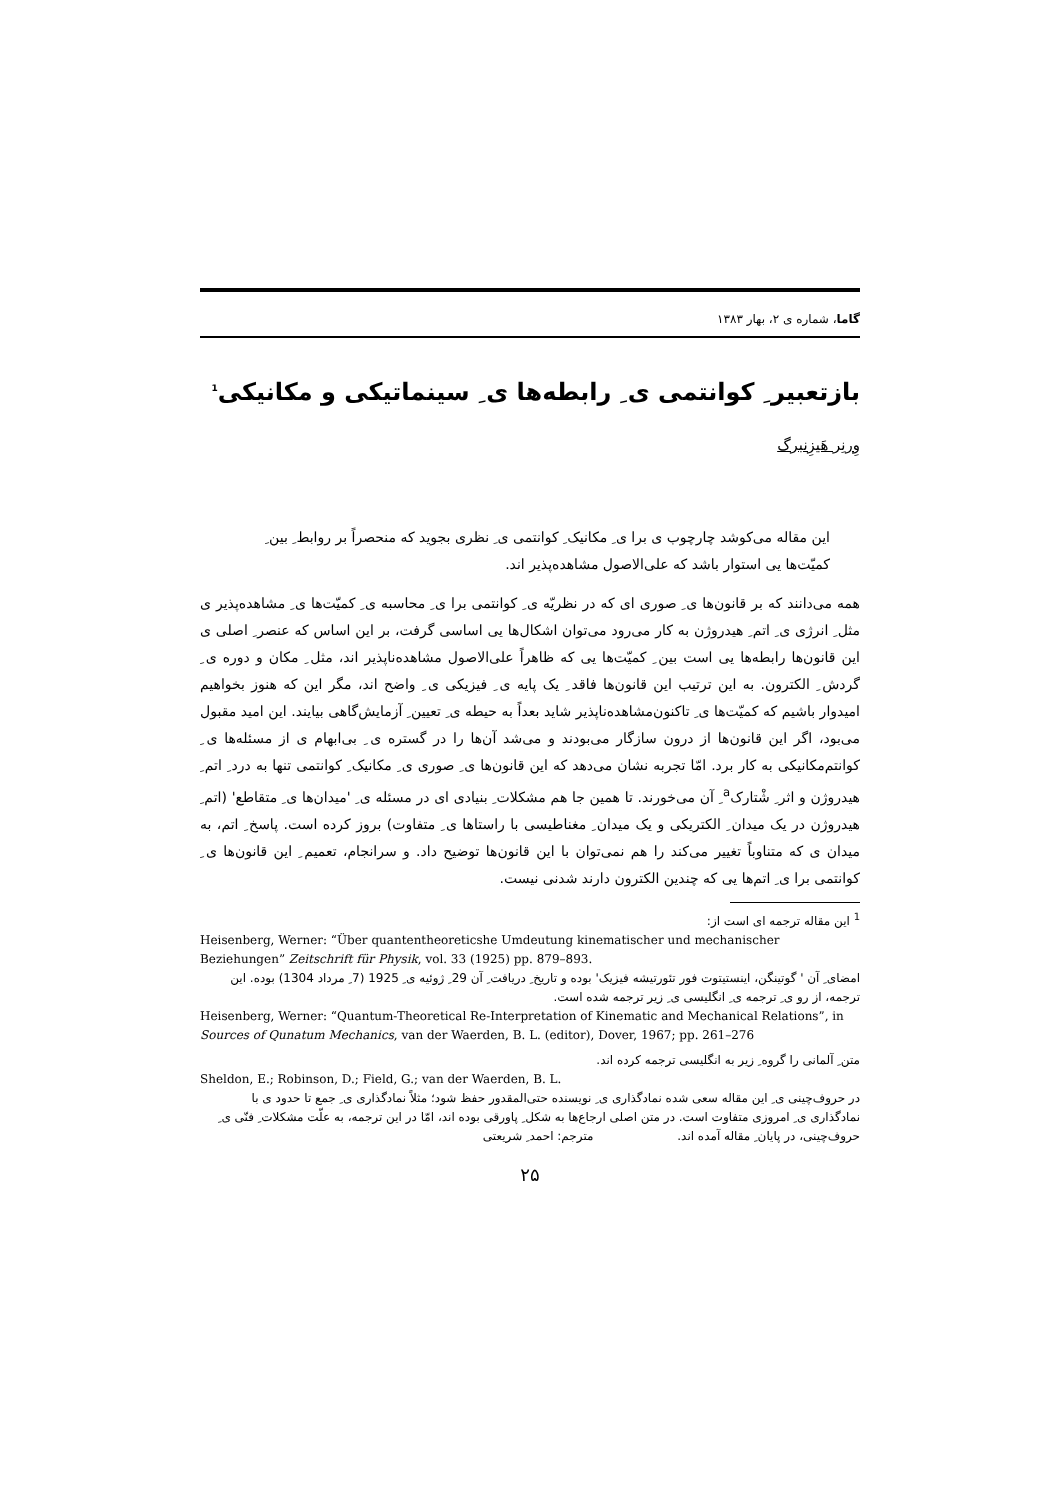گاما، شماره ی ۲، بهار ۱۳۸۳
بازتعبیر ِ کوانتمی ی ِ رابطه‌ها ی ِ سینماتیکی و مکانیکی<sup>1</sup>
وِرنِر هَیزِنبرگ
این مقاله می‌کوشد چارچوب ی برا ی ِ مکانیک ِ کوانتمی ی ِ نظری بجوید که منحصراً بر روابط ِ بین ِ کمیّت‌ها یی استوار باشد که علی‌الاصول مشاهده‌پذیر اند.
همه می‌دانند که بر قانون‌ها ی ِ صوری ای که در نظریّه ی ِ کوانتمی برا ی ِ محاسبه ی ِ کمیّت‌ها ی ِ مشاهده‌پذیر ی مثل ِ انرژی ی ِ اتم ِ هیدروژن به کار می‌رود می‌توان اشکال‌ها یی اساسی گرفت، بر این اساس که عنصر ِ اصلی ی این قانون‌ها رابطه‌ها یی است بین ِ کمیّت‌ها یی که ظاهراً علی‌الاصول مشاهده‌ناپذیر اند، مثل ِ مکان و دوره ی ِ گردش ِ الکترون. به این ترتیب این قانون‌ها فاقد ِ یک پایه ی ِ فیزیکی ی ِ واضح اند، مگر این که هنوز بخواهیم امیدوار باشیم که کمیّت‌ها ی ِ تاکنون‌مشاهده‌ناپذیر شاید بعداً به حیطه ی ِ تعیین ِ آزمایش‌گاهی بیایند. این امید مقبول می‌بود، اگر این قانون‌ها از درون سازگار می‌بودند و می‌شد آن‌ها را در گستره ی ِ بی‌ابهام ی از مسئله‌ها ی ِ کوانتم‌مکانیکی به کار برد. امّا تجربه نشان می‌دهد که این قانون‌ها ی ِ صوری ی ِ مکانیک ِ کوانتمی تنها به درد ِ اتم ِ هیدروژن و اثر ِ شْتارک<sup>a</sup> ِ آن می‌خورند. تا همین جا هم مشکلات ِ بنیادی ای در مسئله ی ِ 'میدان‌ها ی ِ متقاطع' (اتم ِ هیدروژن در یک میدان ِ الکتریکی و یک میدان ِ مغناطیسی با راستاها ی ِ متفاوت) بروز کرده است. پاسخ ِ اتم، به میدان ی که متناوباً تغییر می‌کند را هم نمی‌توان با این قانون‌ها توضیح داد. و سرانجام، تعمیم ِ این قانون‌ها ی ِ کوانتمی برا ی ِ اتم‌ها یی که چندین الکترون دارند شدنی نیست.
<sup>1</sup> این مقاله ترجمه ای است از:
Heisenberg, Werner: “Über quantentheoreticshe Umdeutung kinematischer und mechanischer Beziehungen” Zeitschrift für Physik, vol. 33 (1925) pp. 879–893.
امضای ِ آن ' گوتینگن، اینستیتوت فور تئورتیشه فیزیک' بوده و تاریخ ِ دریافت ِ آن 29 ِ ژوئیه ی ِ 1925 (7 ِ مرداد 1304) بوده. این ترجمه، از رو ی ِ ترجمه ی ِ انگلیسی ی ِ زیر ترجمه شده است.
Heisenberg, Werner: “Quantum-Theoretical Re-Interpretation of Kinematic and Mechanical Relations”, in Sources of Qunatum Mechanics, van der Waerden, B. L. (editor), Dover, 1967; pp. 261–276
متن ِ آلمانی را گروه ِ زیر به انگلیسی ترجمه کرده اند.
Sheldon, E.; Robinson, D.; Field, G.; van der Waerden, B. L.
در حروف‌چینی ی ِ این مقاله سعی شده نمادگذاری ی ِ نویسنده حتی‌المقدور حفظ شود؛ مثلاً نمادگذاری ی ِ جمع تا حدود ی با نمادگذاری ی ِ امروزی متفاوت است. در متن اصلی ارجاع‌ها به شکل ِ پاورقی بوده اند، امّا در این ترجمه، به علّت مشکلات ِ فنّی ی ِ حروف‌چینی، در پایان ِ مقاله آمده اند. مترجم: احمد ِ شریعتی
۲۵